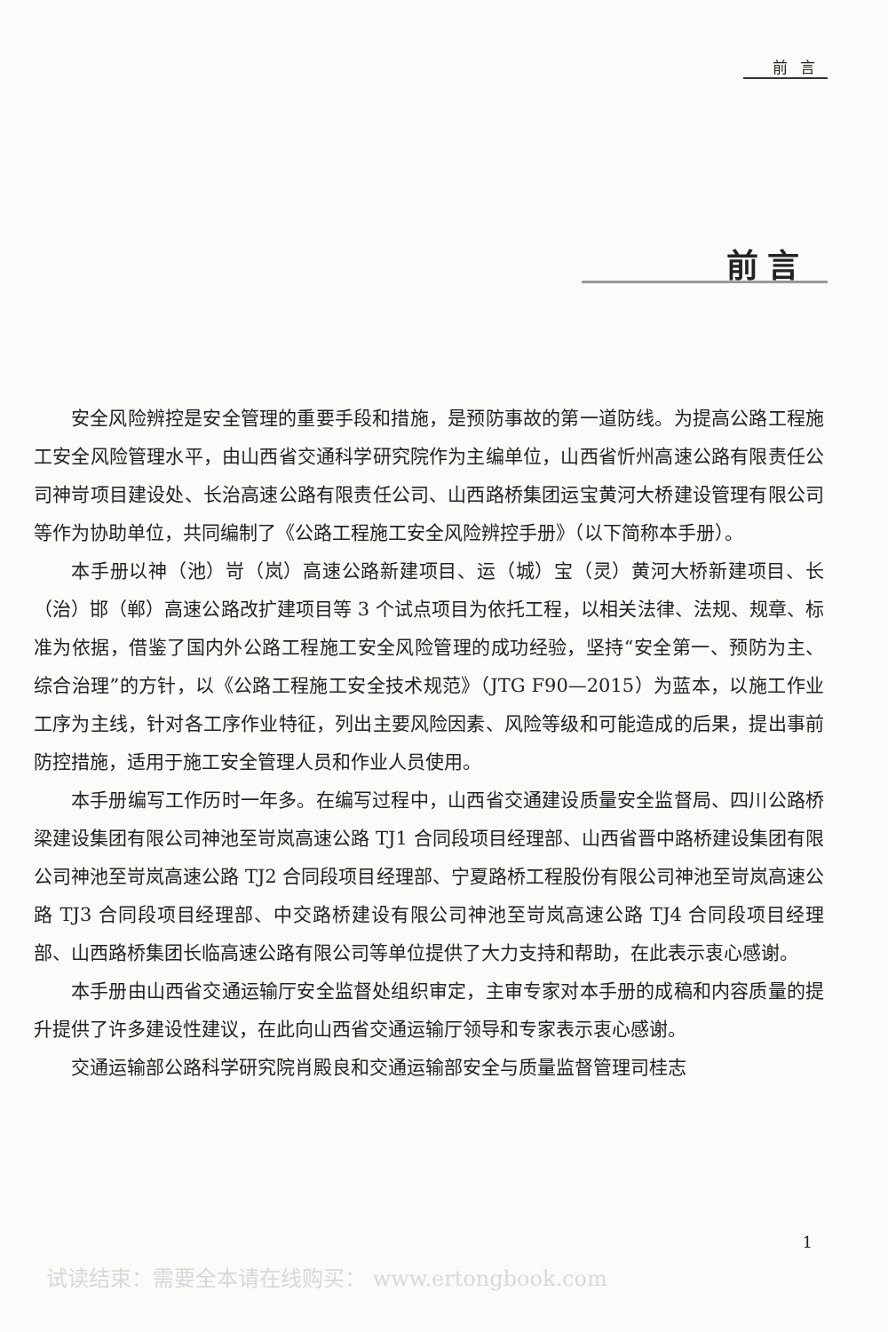前言
前言
安全风险辨控是安全管理的重要手段和措施，是预防事故的第一道防线。为提高公路工程施工安全风险管理水平，由山西省交通科学研究院作为主编单位，山西省忻州高速公路有限责任公司神岢项目建设处、长治高速公路有限责任公司、山西路桥集团运宝黄河大桥建设管理有限公司等作为协助单位，共同编制了《公路工程施工安全风险辨控手册》（以下简称本手册）。
本手册以神（池）岢（岚）高速公路新建项目、运（城）宝（灵）黄河大桥新建项目、长（治）邯（郸）高速公路改扩建项目等 3 个试点项目为依托工程，以相关法律、法规、规章、标准为依据，借鉴了国内外公路工程施工安全风险管理的成功经验，坚持“安全第一、预防为主、综合治理”的方针，以《公路工程施工安全技术规范》（JTG F90—2015）为蓝本，以施工作业工序为主线，针对各工序作业特征，列出主要风险因素、风险等级和可能造成的后果，提出事前防控措施，适用于施工安全管理人员和作业人员使用。
本手册编写工作历时一年多。在编写过程中，山西省交通建设质量安全监督局、四川公路桥梁建设集团有限公司神池至岢岚高速公路 TJ1 合同段项目经理部、山西省晋中路桥建设集团有限公司神池至岢岚高速公路 TJ2 合同段项目经理部、宁夏路桥工程股份有限公司神池至岢岚高速公路 TJ3 合同段项目经理部、中交路桥建设有限公司神池至岢岚高速公路 TJ4 合同段项目经理部、山西路桥集团长临高速公路有限公司等单位提供了大力支持和帮助，在此表示衷心感谢。
本手册由山西省交通运输厅安全监督处组织审定，主审专家对本手册的成稿和内容质量的提升提供了许多建设性建议，在此向山西省交通运输厅领导和专家表示衷心感谢。
交通运输部公路科学研究院肖殿良和交通运输部安全与质量监督管理司桂志
1
试读结束：需要全本请在线购买： www.ertongbook.com